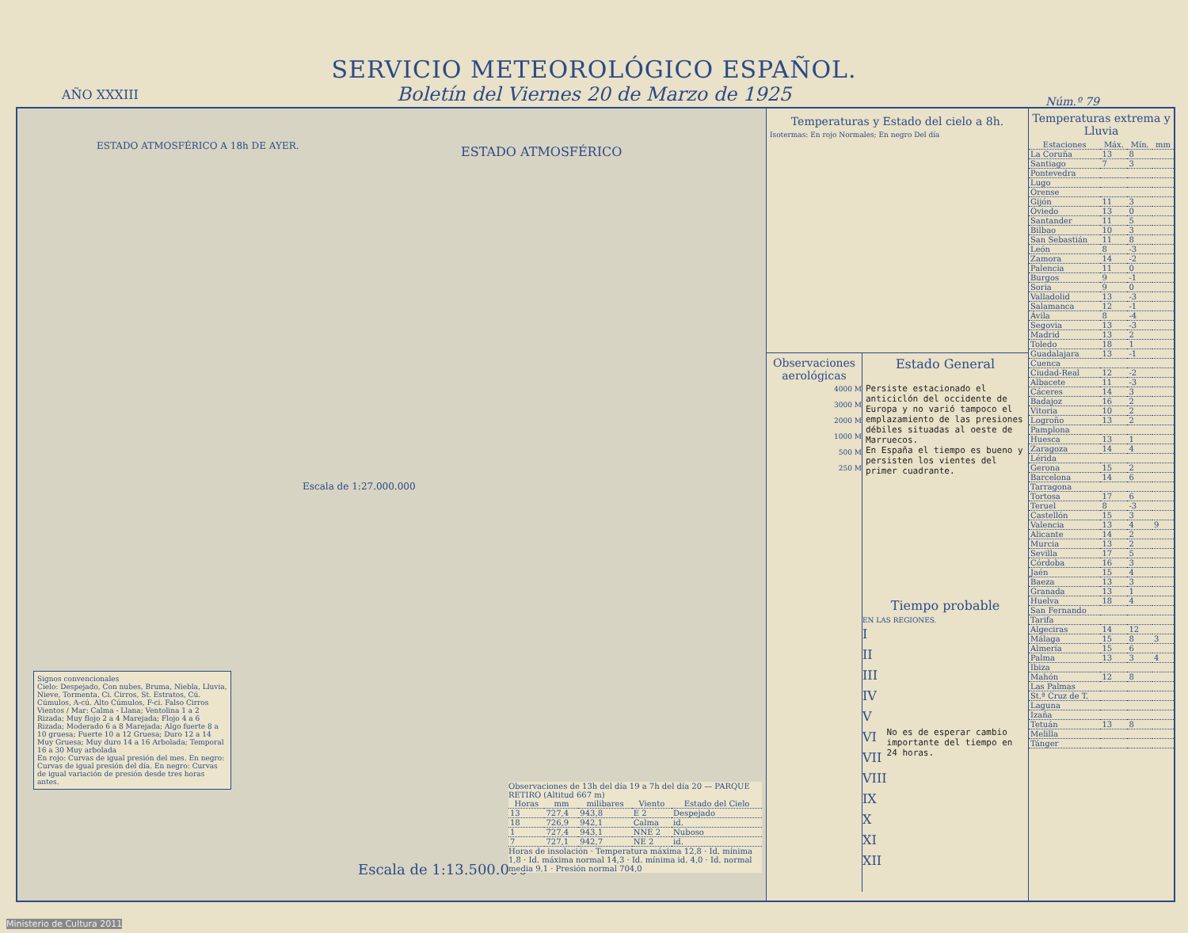AÑO XXXIII
SERVICIO METEOROLÓGICO ESPAÑOL.
Boletín del Viernes 20 de Marzo de 1925
Núm.º 79
ESTADO ATMOSFÉRICO A 18h DE AYER.
ESTADO ATMOSFÉRICO
Escala de 1:27.000.000
Signos convencionales
Cielo: Despejado, Con nubes, Bruma, Niebla, Lluvia, Nieve, Tormenta, Ci. Cirros, St. Estratos, Cú. Cúmulos, A-cú. Alto Cúmulos, F-ci. Falso Cirros
Vientos / Mar: Calma - Llana; Ventolina 1 a 2 Rizada; Muy flojo 2 a 4 Marejada; Flojo 4 a 6 Rizada; Moderado 6 a 8 Marejada; Algo fuerte 8 a 10 gruesa; Fuerte 10 a 12 Gruesa; Duro 12 a 14 Muy Gruesa; Muy duro 14 a 16 Arbolada; Temporal 16 a 30 Muy arbolada
En rojo: Curvas de igual presión del mes. En negro: Curvas de igual presión del día. En negro: Curvas de igual variación de presión desde tres horas antes.
Escala de 1:13.500.000
Observaciones de 13h del día 19 a 7h del día 20 — PARQUE RETIRO (Altitud 667 m)
| Horas | mm | milibares | Viento | Estado del Cielo |
| --- | --- | --- | --- | --- |
| 13 | 727,4 | 943,8 | E 2 | Despejado |
| 18 | 726,9 | 942,1 | Calma | id. |
| 1 | 727,4 | 943,1 | NNE 2 | Nuboso |
| 7 | 727,1 | 942,7 | NE 2 | id. |
Horas de insolación · Temperatura máxima 12,8 · Id. mínima 1,8 · Id. máxima normal 14,3 · Id. mínima id. 4,0 · Id. normal media 9,1 · Presión normal 704,0
Temperaturas y Estado del cielo a 8h.
Isotermas: En rojo Normales; En negro Del día
Observaciones aerológicas
4000 M
3000 M
2000 M
1000 M
500 M
250 M
Estado General
Persiste estacionado el anticiclón del occidente de Europa y no varió tampoco el emplazamiento de las presiones débiles situadas al oeste de Marruecos.
En España el tiempo es bueno y persisten los vientes del primer cuadrante.
Tiempo probable
EN LAS REGIONES.
I
II
III
IV
V
VI
VII
VIII
IX
X
XI
XII
No es de esperar cambio importante del tiempo en 24 horas.
Temperaturas extrema y Lluvia
| Estaciones | Máx. | Mín. | mm |
| --- | --- | --- | --- |
| La Coruña | 13 | 8 | |
| Santiago | 7 | 3 | |
| Pontevedra | | | |
| Lugo | | | |
| Orense | | | |
| Gijón | 11 | 3 | |
| Oviedo | 13 | 0 | |
| Santander | 11 | 5 | |
| Bilbao | 10 | 3 | |
| San Sebastián | 11 | 8 | |
| León | 8 | -3 | |
| Zamora | 14 | -2 | |
| Palencia | 11 | 0 | |
| Burgos | 9 | -1 | |
| Soria | 9 | 0 | |
| Valladolid | 13 | -3 | |
| Salamanca | 12 | -1 | |
| Ávila | 8 | -4 | |
| Segovia | 13 | -3 | |
| Madrid | 13 | 2 | |
| Toledo | 18 | 1 | |
| Guadalajara | 13 | -1 | |
| Cuenca | | | |
| Ciudad-Real | 12 | -2 | |
| Albacete | 11 | -3 | |
| Cáceres | 14 | 3 | |
| Badajoz | 16 | 2 | |
| Vitoria | 10 | 2 | |
| Logroño | 13 | 2 | |
| Pamplona | | | |
| Huesca | 13 | 1 | |
| Zaragoza | 14 | 4 | |
| Lérida | | | |
| Gerona | 15 | 2 | |
| Barcelona | 14 | 6 | |
| Tarragona | | | |
| Tortosa | 17 | 6 | |
| Teruel | 8 | -3 | |
| Castellón | 15 | 3 | |
| Valencia | 13 | 4 | 9 |
| Alicante | 14 | 2 | |
| Murcia | 13 | 2 | |
| Sevilla | 17 | 5 | |
| Córdoba | 16 | 3 | |
| Jaén | 15 | 4 | |
| Baeza | 13 | 3 | |
| Granada | 13 | 1 | |
| Huelva | 18 | 4 | |
| San Fernando | | | |
| Tarifa | | | |
| Algeciras | 14 | 12 | |
| Málaga | 15 | 8 | 3 |
| Almería | 15 | 6 | |
| Palma | 13 | 3 | 4 |
| Ibiza | | | |
| Mahón | 12 | 8 | |
| Las Palmas | | | |
| St.ª Cruz de T. | | | |
| Laguna | | | |
| Izaña | | | |
| Tetuán | 13 | 8 | |
| Melilla | | | |
| Tánger | | | |
Ministerio de Cultura 2011